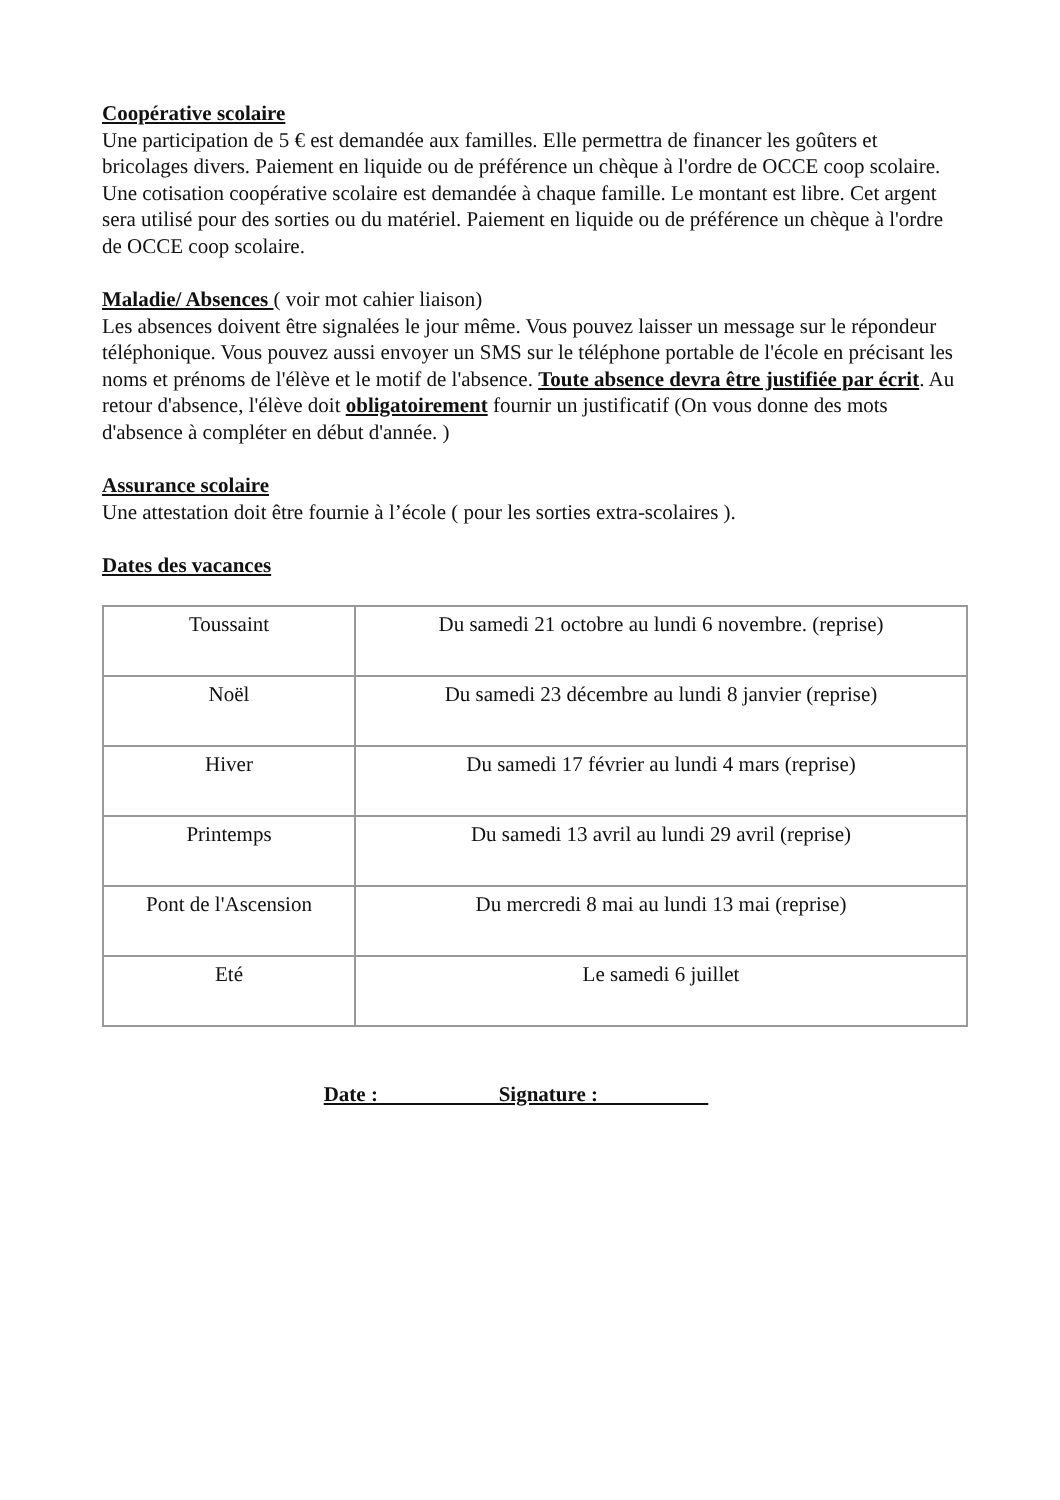Coopérative scolaire
Une participation de 5 € est demandée aux familles. Elle permettra de financer les goûters et bricolages divers. Paiement en liquide ou de préférence un chèque à l'ordre de OCCE coop scolaire.
Une cotisation coopérative scolaire est demandée à chaque famille. Le montant est libre. Cet argent sera utilisé pour des sorties ou du matériel. Paiement en liquide ou de préférence un chèque à l'ordre de OCCE coop scolaire.
Maladie/ Absences ( voir mot cahier liaison)
Les absences doivent être signalées le jour même. Vous pouvez laisser un message sur le répondeur téléphonique. Vous pouvez aussi envoyer un SMS sur le téléphone portable de l'école en précisant les noms et prénoms de l'élève et le motif de l'absence. Toute absence devra être justifiée par écrit. Au retour d'absence, l'élève doit obligatoirement fournir un justificatif (On vous donne des mots d'absence à compléter en début d'année. )
Assurance scolaire
Une attestation doit être fournie à l’école ( pour les sorties extra-scolaires ).
Dates des vacances
| Toussaint | Du samedi 21 octobre au lundi 6 novembre. (reprise) |
| Noël | Du samedi 23 décembre au lundi 8 janvier (reprise) |
| Hiver | Du samedi 17 février au lundi 4 mars (reprise) |
| Printemps | Du samedi 13 avril au lundi 29 avril (reprise) |
| Pont de l'Ascension | Du mercredi 8 mai au lundi 13 mai (reprise) |
| Eté | Le samedi 6 juillet |
Date : Signature :